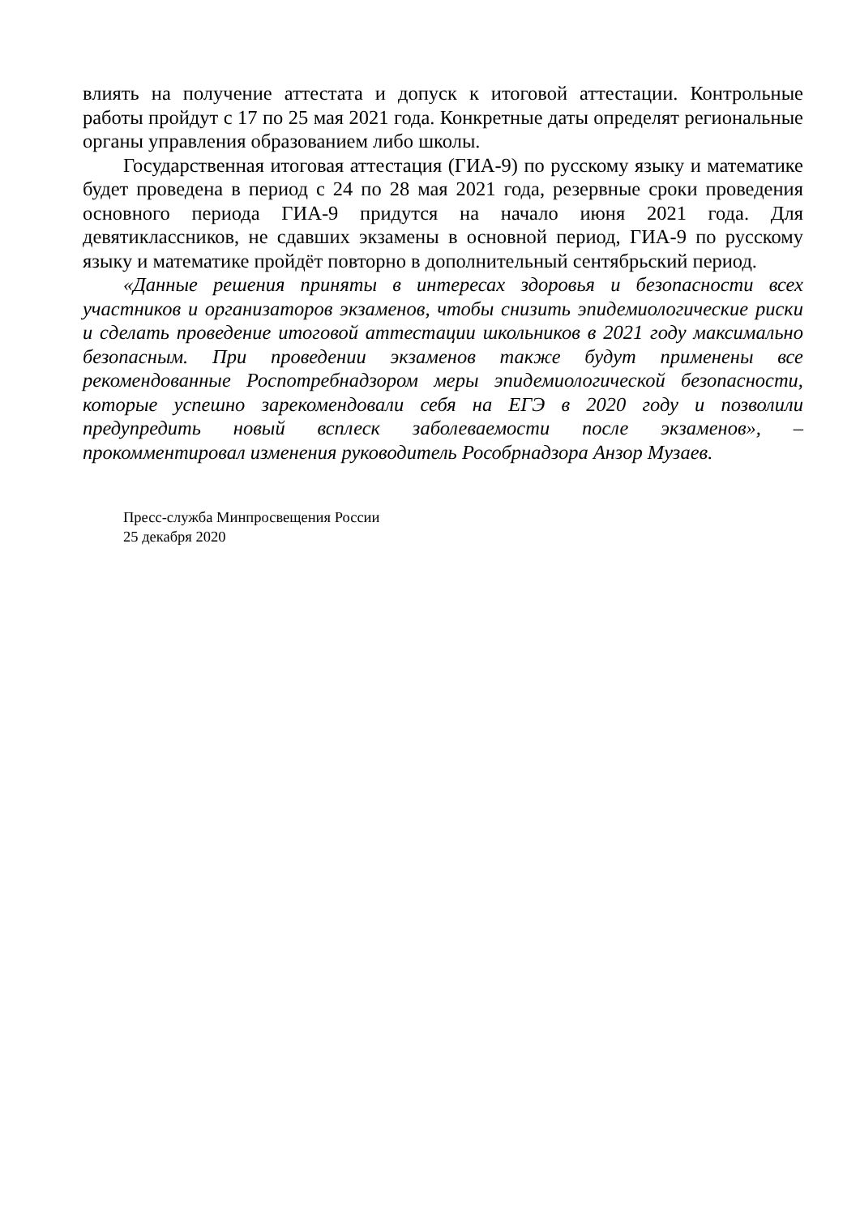влиять на получение аттестата и допуск к итоговой аттестации. Контрольные работы пройдут с 17 по 25 мая 2021 года. Конкретные даты определят региональные органы управления образованием либо школы.
Государственная итоговая аттестация (ГИА-9) по русскому языку и математике будет проведена в период с 24 по 28 мая 2021 года, резервные сроки проведения основного периода ГИА-9 придутся на начало июня 2021 года. Для девятиклассников, не сдавших экзамены в основной период, ГИА-9 по русскому языку и математике пройдёт повторно в дополнительный сентябрьский период.
«Данные решения приняты в интересах здоровья и безопасности всех участников и организаторов экзаменов, чтобы снизить эпидемиологические риски и сделать проведение итоговой аттестации школьников в 2021 году максимально безопасным. При проведении экзаменов также будут применены все рекомендованные Роспотребнадзором меры эпидемиологической безопасности, которые успешно зарекомендовали себя на ЕГЭ в 2020 году и позволили предупредить новый всплеск заболеваемости после экзаменов», – прокомментировал изменения руководитель Рособрнадзора Анзор Музаев.
Пресс-служба Минпросвещения России
25 декабря 2020